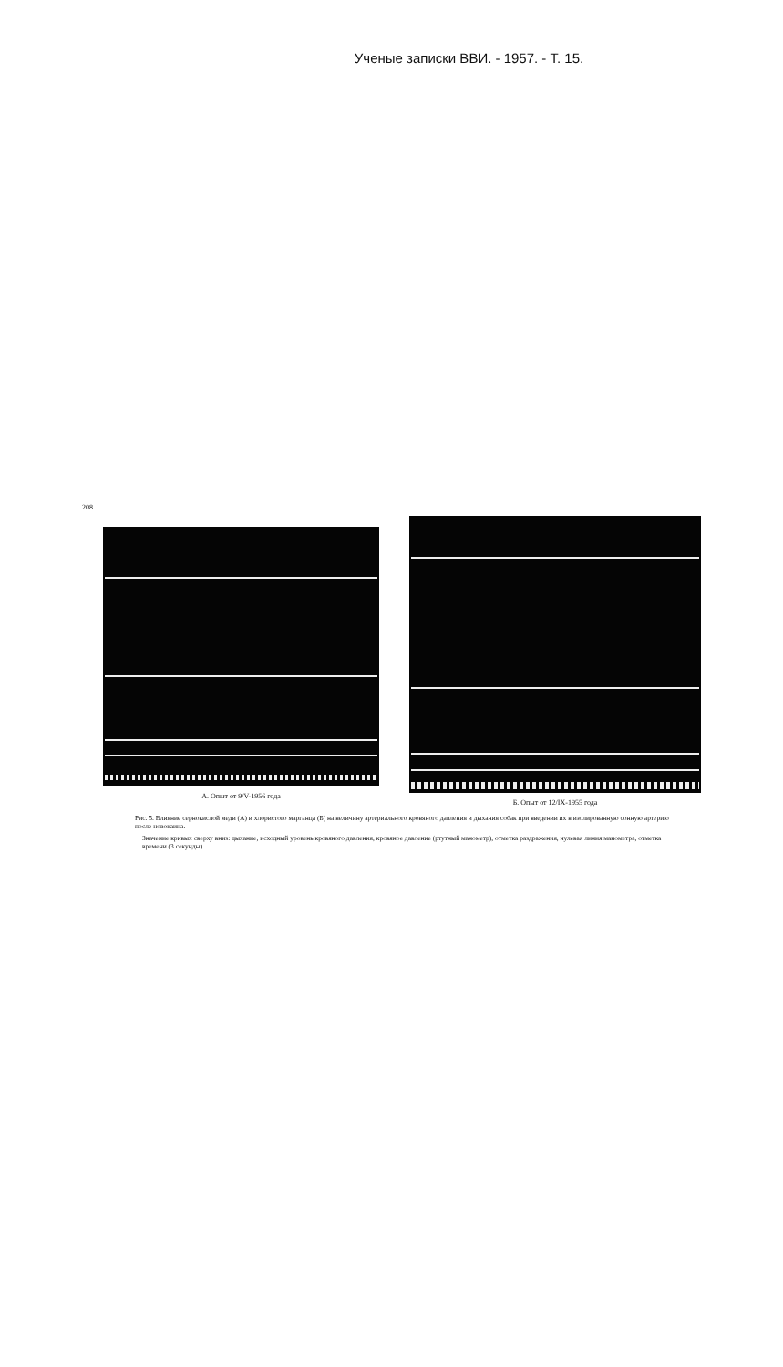Ученые записки ВВИ. - 1957. - Т. 15.
208
А. Опыт от 9/V-1956 года Б. Опыт от 12/IX-1955 года
Рис. 5. Влияние сернокислой меди (А) и хлористого марганца (Б) на величину артериального кровяного давления и дыхания собак при введении их в изолированную сонную артерию после новокаина.
Значение кривых сверху вниз: дыхание, исходный уровень кровяного давления, кровяное давление (ртутный манометр), отметка раздражения, нулевая линия манометра, отметка времени (3 секунды).